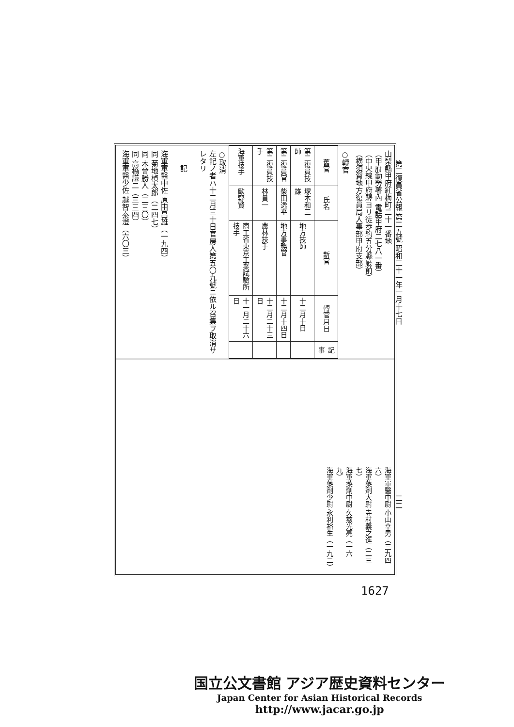第二復員省公報 第二五號 昭和二十一年一月十七日
二二
山梨縣甲府紅梅町二十一番地
（甲府勤勞署內 電話甲府二七八一番）
（中央線甲府驛ヨリ徒歩約五分縣廳前）
（横須賀地方復員局人事部甲府支部）
○轉官
| 舊官 | 氏名 | 新官 | 轉官月日 | 記事 |
| --- | --- | --- | --- | --- |
| 第二復員技師 | 塚本和三雄 | 地方技師 | 十二月十日 | |
| 第二復員官 | 柴田逸平 | 地方事務官 | 十二月十四日 | |
| 第二復員技手 | 林貫一 | 農林技手 | 十二月二十三日 | |
| 海軍技手 | 歐野賢 | 商工省東京工業試驗所技手 | 十一月二十六日 | |
○取消
左記ノ者ハ十二月三十日官房人第五〇九號ニ依ル召集ヲ取消サレタリ
　　記
海軍軍醫中佐 原田昌雄（一九四）
同 菊地楨太郎（二四七）
同 木曾勝人（二三〇）
同 高橋謙二（三三四）
海軍軍醫少佐 越智泰澄（六〇三）
海軍軍醫中尉 小山幸男（三九四六）
海軍藥劑大尉 寺村義之進（二三七）
海軍藥劑中尉 久慈光亮（一六九）
海軍藥劑少尉 永利裕生（一九二）
1627
国立公文書館 アジア歴史資料センター
Japan Center for Asian Historical Records
http://www.jacar.go.jp